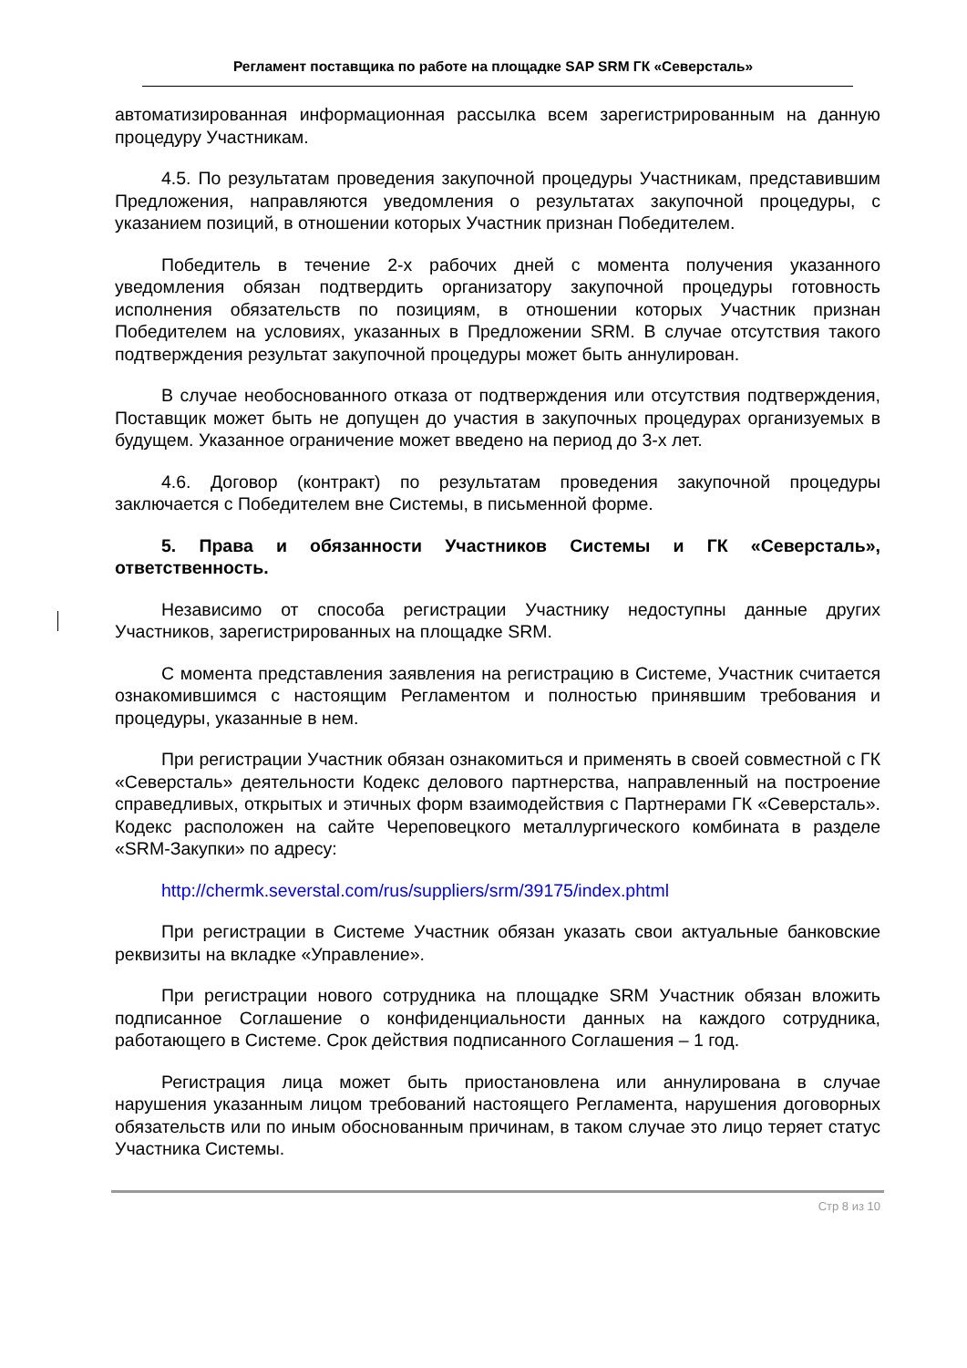Регламент поставщика по работе на площадке SAP SRM ГК «Северсталь»
автоматизированная информационная рассылка всем зарегистрированным на данную процедуру Участникам.
4.5. По результатам проведения закупочной процедуры Участникам, представившим Предложения, направляются уведомления о результатах закупочной процедуры, с указанием позиций, в отношении которых Участник признан Победителем.
Победитель в течение 2-х рабочих дней с момента получения указанного уведомления обязан подтвердить организатору закупочной процедуры готовность исполнения обязательств по позициям, в отношении которых Участник признан Победителем на условиях, указанных в Предложении SRM. В случае отсутствия такого подтверждения результат закупочной процедуры может быть аннулирован.
В случае необоснованного отказа от подтверждения или отсутствия подтверждения, Поставщик может быть не допущен до участия в закупочных процедурах организуемых в будущем. Указанное ограничение может введено на период до 3-х лет.
4.6. Договор (контракт) по результатам проведения закупочной процедуры заключается с Победителем вне Системы, в письменной форме.
5. Права и обязанности Участников Системы и ГК «Северсталь», ответственность.
Независимо от способа регистрации Участнику недоступны данные других Участников, зарегистрированных на площадке SRM.
С момента представления заявления на регистрацию в Системе, Участник считается ознакомившимся с настоящим Регламентом и полностью принявшим требования и процедуры, указанные в нем.
При регистрации Участник обязан ознакомиться и применять в своей совместной с ГК «Северсталь» деятельности Кодекс делового партнерства, направленный на построение справедливых, открытых и этичных форм взаимодействия с Партнерами ГК «Северсталь». Кодекс расположен на сайте Череповецкого металлургического комбината в разделе «SRM-Закупки» по адресу:
http://chermk.severstal.com/rus/suppliers/srm/39175/index.phtml
При регистрации в Системе Участник обязан указать свои актуальные банковские реквизиты на вкладке «Управление».
При регистрации нового сотрудника на площадке SRM Участник обязан вложить подписанное Соглашение о конфиденциальности данных на каждого сотрудника, работающего в Системе. Срок действия подписанного Соглашения – 1 год.
Регистрация лица может быть приостановлена или аннулирована в случае нарушения указанным лицом требований настоящего Регламента, нарушения договорных обязательств или по иным обоснованным причинам, в таком случае это лицо теряет статус Участника Системы.
Стр 8 из 10